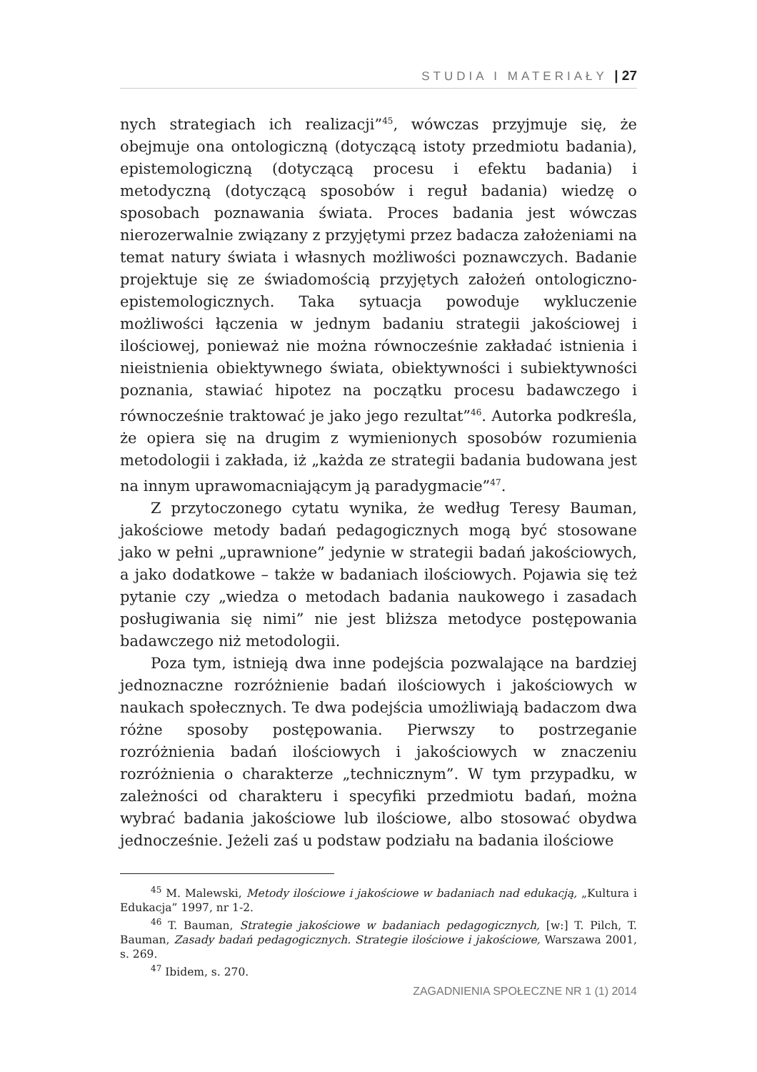STUDIA I MATERIAŁY | 27
nych strategiach ich realizacji”<sup>45</sup>, wówczas przyjmuje się, że obejmuje ona ontologiczną (dotyczącą istoty przedmiotu badania), epistemologiczną (dotyczącą procesu i efektu badania) i metodyczną (dotyczącą sposobów i reguł badania) wiedzę o sposobach poznawania świata. Proces badania jest wówczas nierozerwalnie związany z przyjętymi przez badacza założeniami na temat natury świata i własnych możliwości poznawczych. Badanie projektuje się ze świadomością przyjętych założeń ontologiczno-epistemologicznych. Taka sytuacja powoduje wykluczenie możliwości łączenia w jednym badaniu strategii jakościowej i ilościowej, ponieważ nie można równocześnie zakładać istnienia i nieistnienia obiektywnego świata, obiektywności i subiektywności poznania, stawiać hipotez na początku procesu badawczego i równocześnie traktować je jako jego rezultat”<sup>46</sup>. Autorka podkreśla, że opiera się na drugim z wymienionych sposobów rozumienia metodologii i zakłada, iż „każda ze strategii badania budowana jest na innym uprawomacniającym ją paradygmacie”<sup>47</sup>.
Z przytoczonego cytatu wynika, że według Teresy Bauman, jakościowe metody badań pedagogicznych mogą być stosowane jako w pełni „uprawnione” jedynie w strategii badań jakościowych, a jako dodatkowe – także w badaniach ilościowych. Pojawia się też pytanie czy „wiedza o metodach badania naukowego i zasadach posługiwania się nimi” nie jest bliższa metodyce postępowania badawczego niż metodologii.
Poza tym, istnieją dwa inne podejścia pozwalające na bardziej jednoznaczne rozróżnienie badań ilościowych i jakościowych w naukach społecznych. Te dwa podejścia umożliwiają badaczom dwa różne sposoby postępowania. Pierwszy to postrzeganie rozróżnienia badań ilościowych i jakościowych w znaczeniu rozróżnienia o charakterze „technicznym”. W tym przypadku, w zależności od charakteru i specyfiki przedmiotu badań, można wybrać badania jakościowe lub ilościowe, albo stosować obydwa jednocześnie. Jeżeli zaś u podstaw podziału na badania ilościowe
<sup>45</sup> M. Malewski, Metody ilościowe i jakościowe w badaniach nad edukacją, „Kultura i Edukacja” 1997, nr 1-2.
<sup>46</sup> T. Bauman, Strategie jakościowe w badaniach pedagogicznych, [w:] T. Pilch, T. Bauman, Zasady badań pedagogicznych. Strategie ilościowe i jakościowe, Warszawa 2001, s. 269.
<sup>47</sup> Ibidem, s. 270.
ZAGADNIENIA SPOŁECZNE NR 1 (1) 2014